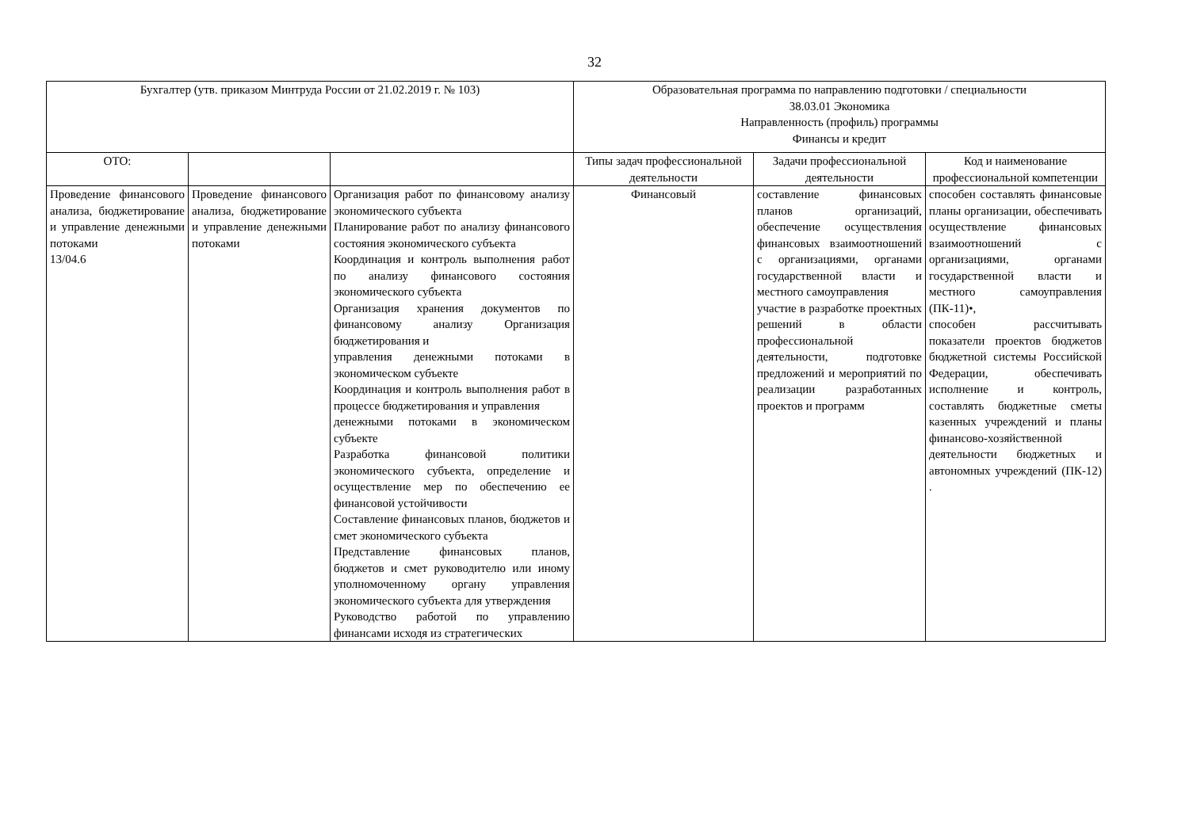32
| Бухгалтер (утв. приказом Минтруда России от 21.02.2019 г. № 103) | | | Образовательная программа по направлению подготовки / специальности 38.03.01 Экономика Направленность (профиль) программы Финансы и кредит | | |
| ОТО: | | | Типы задач профессиональной деятельности | Задачи профессиональной деятельности | Код и наименование профессиональной компетенции |
| Проведение финансового анализа, бюджетирование и управление денежными потоками 13/04.6 | Проведение финансового анализа, бюджетирование и управление денежными потоками | Организация работ по финансовому анализу экономического субъекта Планирование работ по анализу финансового состояния экономического субъекта Координация и контроль выполнения работ по анализу финансового состояния экономического субъекта Организация хранения документов по финансовому анализу Организация бюджетирования и управления денежными потоками в экономическом субъекте Координация и контроль выполнения работ в процессе бюджетирования и управления денежными потоками в экономическом субъекте Разработка финансовой политики экономического субъекта, определение и осуществление мер по обеспечению ее финансовой устойчивости Составление финансовых планов, бюджетов и смет экономического субъекта Представление финансовых планов, бюджетов и смет руководителю или иному уполномоченному органу управления экономического субъекта для утверждения Руководство работой по управлению финансами исходя из стратегических | Финансовый | составление финансовых планов организаций, обеспечение осуществления финансовых взаимоотношений с организациями, органами государственной власти и местного самоуправления участие в разработке проектных решений в области профессиональной деятельности, подготовке предложений и мероприятий по реализации разработанных проектов и программ | способен составлять финансовые планы организации, обеспечивать осуществление финансовых взаимоотношений с организациями, органами государственной власти и местного самоуправления (ПК-11)•, способен рассчитывать показатели проектов бюджетов бюджетной системы Российской Федерации, обеспечивать исполнение и контроль, составлять бюджетные сметы казенных учреждений и планы финансово-хозяйственной деятельности бюджетных и автономных учреждений (ПК-12) . |